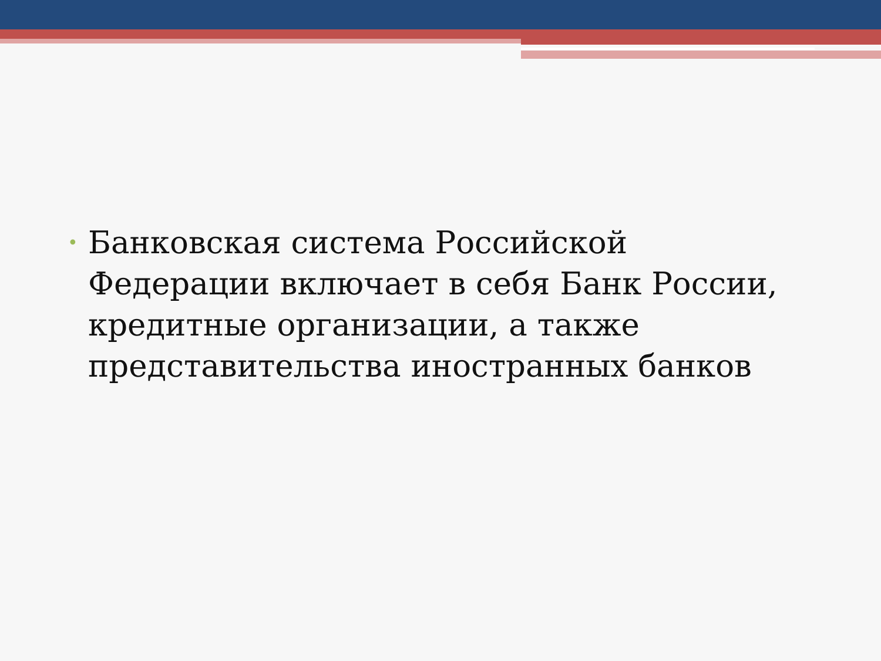• Банковская система Российской Федерации включает в себя Банк России, кредитные организации, а также представительства иностранных банков